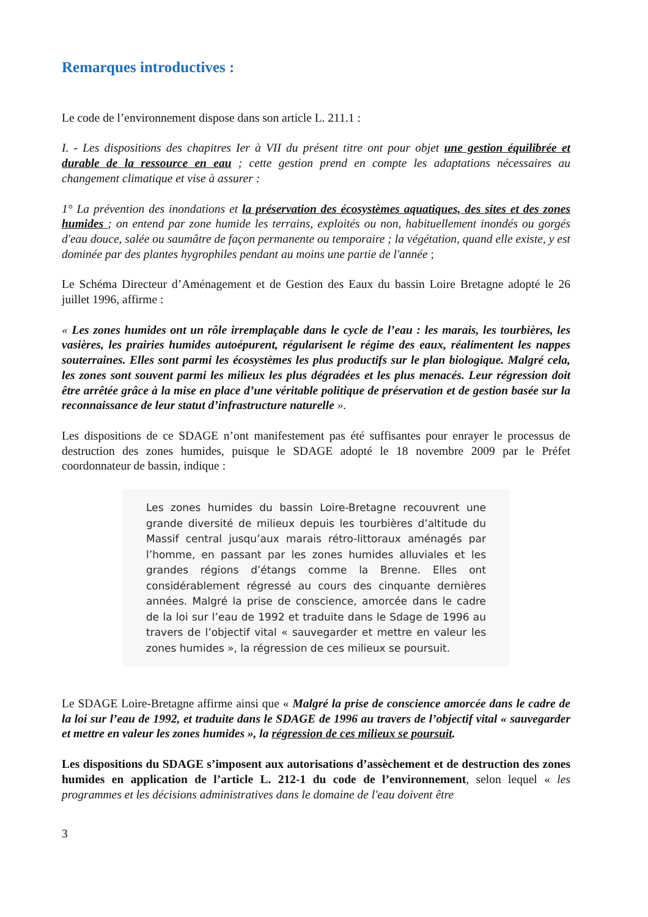Remarques introductives :
Le code de l’environnement dispose dans son article L. 211.1 :
I. - Les dispositions des chapitres Ier à VII du présent titre ont pour objet une gestion équilibrée et durable de la ressource en eau ; cette gestion prend en compte les adaptations nécessaires au changement climatique et vise à assurer :
1° La prévention des inondations et la préservation des écosystèmes aquatiques, des sites et des zones humides ; on entend par zone humide les terrains, exploités ou non, habituellement inondés ou gorgés d'eau douce, salée ou saumâtre de façon permanente ou temporaire ; la végétation, quand elle existe, y est dominée par des plantes hygrophiles pendant au moins une partie de l'année ;
Le Schéma Directeur d’Aménagement et de Gestion des Eaux du bassin Loire Bretagne adopté le 26 juillet 1996, affirme :
« Les zones humides ont un rôle irremplaçable dans le cycle de l’eau : les marais, les tourbières, les vasières, les prairies humides autoépurent, régularisent le régime des eaux, réalimentent les nappes souterraines. Elles sont parmi les écosystèmes les plus productifs sur le plan biologique. Malgré cela, les zones sont souvent parmi les milieux les plus dégradées et les plus menacés. Leur régression doit être arrêtée grâce à la mise en place d’une véritable politique de préservation et de gestion basée sur la reconnaissance de leur statut d’infrastructure naturelle ».
Les dispositions de ce SDAGE n’ont manifestement pas été suffisantes pour enrayer le processus de destruction des zones humides, puisque le SDAGE adopté le 18 novembre 2009 par le Préfet coordonnateur de bassin, indique :
Les zones humides du bassin Loire-Bretagne recouvrent une grande diversité de milieux depuis les tourbières d’altitude du Massif central jusqu’aux marais rétro-littoraux aménagés par l’homme, en passant par les zones humides alluviales et les grandes régions d’étangs comme la Brenne. Elles ont considérablement régressé au cours des cinquante dernières années. Malgré la prise de conscience, amorcée dans le cadre de la loi sur l’eau de 1992 et traduite dans le Sdage de 1996 au travers de l’objectif vital « sauvegarder et mettre en valeur les zones humides », la régression de ces milieux se poursuit.
Le SDAGE Loire-Bretagne affirme ainsi que « Malgré la prise de conscience amorcée dans le cadre de la loi sur l’eau de 1992, et traduite dans le SDAGE de 1996 au travers de l’objectif vital « sauvegarder et mettre en valeur les zones humides », la régression de ces milieux se poursuit.
Les dispositions du SDAGE s’imposent aux autorisations d’assèchement et de destruction des zones humides en application de l’article L. 212-1 du code de l’environnement, selon lequel « les programmes et les décisions administratives dans le domaine de l'eau doivent être
3